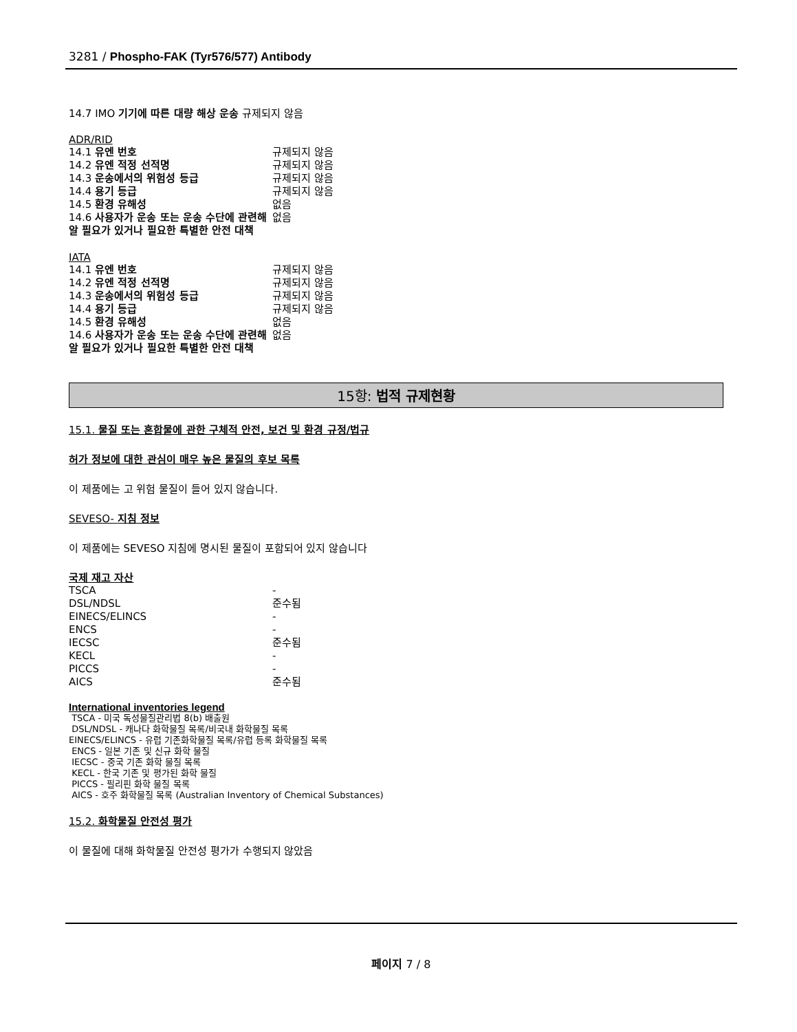3281 / Phospho-FAK (Tyr576/577) Antibody
14.7 IMO 기기에 따른 대량 해상 운송 규제되지 않음
ADR/RID
| 14.1 유엔 번호 | 규제되지 않음 |
| 14.2 유엔 적정 선적명 | 규제되지 않음 |
| 14.3 운송에서의 위험성 등급 | 규제되지 않음 |
| 14.4 용기 등급 | 규제되지 않음 |
| 14.5 환경 유해성 | 없음 |
| 14.6 사용자가 운송 또는 운송 수단에 관련해 알 필요가 있거나 필요한 특별한 안전 대책 | 없음 |
IATA
| 14.1 유엔 번호 | 규제되지 않음 |
| 14.2 유엔 적정 선적명 | 규제되지 않음 |
| 14.3 운송에서의 위험성 등급 | 규제되지 않음 |
| 14.4 용기 등급 | 규제되지 않음 |
| 14.5 환경 유해성 | 없음 |
| 14.6 사용자가 운송 또는 운송 수단에 관련해 알 필요가 있거나 필요한 특별한 안전 대책 | 없음 |
15항: 법적 규제현황
15.1. 물질 또는 혼합물에 관한 구체적 안전, 보건 및 환경 규정/법규
허가 정보에 대한 관심이 매우 높은 물질의 후보 목록
이 제품에는 고 위험 물질이 들어 있지 않습니다.
SEVESO- 지침 정보
이 제품에는 SEVESO 지침에 명시된 물질이 포함되어 있지 않습니다
국제 재고 자산
| TSCA | - |
| DSL/NDSL | 준수됨 |
| EINECS/ELINCS | - |
| ENCS | - |
| IECSC | 준수됨 |
| KECL | - |
| PICCS | - |
| AICS | 준수됨 |
International inventories legend
TSCA - 미국 독성물질관리법 8(b) 배출원
DSL/NDSL - 캐나다 화학물질 목록/비국내 화학물질 목록
EINECS/ELINCS - 유럽 기존화학물질 목록/유럽 등록 화학물질 목록
ENCS - 일본 기존 및 신규 화학 물질
IECSC - 중국 기존 화학 물질 목록
KECL - 한국 기존 및 평가된 화학 물질
PICCS - 필리핀 화학 물질 목록
AICS - 호주 화학물질 목록 (Australian Inventory of Chemical Substances)
15.2. 화학물질 안전성 평가
이 물질에 대해 화학물질 안전성 평가가 수행되지 않았음
페이지 7 / 8